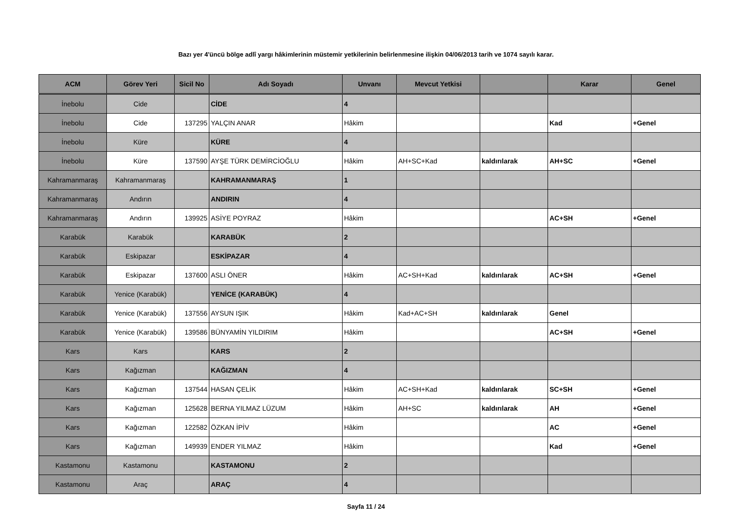Bazı yer 4'üncü bölge adlî yargı hâkimlerinin müstemir yetkilerinin belirlenmesine ilişkin 04/06/2013 tarih ve 1074 sayılı karar.
| ACM | Görev Yeri | Sicil No | Adı Soyadı | Unvanı | Mevcut Yetkisi | | Karar | Genel |
| --- | --- | --- | --- | --- | --- | --- | --- | --- |
| İnebolu | Cide | | CİDE | 4 | | | | |
| İnebolu | Cide | 137295 | YALÇIN ANAR | Hâkim | | | Kad | +Genel |
| İnebolu | Küre | | KÜRE | 4 | | | | |
| İnebolu | Küre | 137590 | AYŞE TÜRK DEMİRCİOĞLU | Hâkim | AH+SC+Kad | kaldırılarak | AH+SC | +Genel |
| Kahramanmaraş | Kahramanmaraş | | KAHRAMANMARAŞ | 1 | | | | |
| Kahramanmaraş | Andırın | | ANDIRIN | 4 | | | | |
| Kahramanmaraş | Andırın | 139925 | ASİYE POYRAZ | Hâkim | | | AC+SH | +Genel |
| Karabük | Karabük | | KARABÜK | 2 | | | | |
| Karabük | Eskipazar | | ESKİPAZAR | 4 | | | | |
| Karabük | Eskipazar | 137600 | ASLI ÖNER | Hâkim | AC+SH+Kad | kaldırılarak | AC+SH | +Genel |
| Karabük | Yenice (Karabük) | | YENİCE (KARABÜK) | 4 | | | | |
| Karabük | Yenice (Karabük) | 137556 | AYSUN IŞIK | Hâkim | Kad+AC+SH | kaldırılarak | Genel | |
| Karabük | Yenice (Karabük) | 139586 | BÜNYAMİN YILDIRIM | Hâkim | | | AC+SH | +Genel |
| Kars | Kars | | KARS | 2 | | | | |
| Kars | Kağızman | | KAĞIZMAN | 4 | | | | |
| Kars | Kağızman | 137544 | HASAN ÇELİK | Hâkim | AC+SH+Kad | kaldırılarak | SC+SH | +Genel |
| Kars | Kağızman | 125628 | BERNA YILMAZ LÜZUM | Hâkim | AH+SC | kaldırılarak | AH | +Genel |
| Kars | Kağızman | 122582 | ÖZKAN İPİV | Hâkim | | | AC | +Genel |
| Kars | Kağızman | 149939 | ENDER YILMAZ | Hâkim | | | Kad | +Genel |
| Kastamonu | Kastamonu | | KASTAMONU | 2 | | | | |
| Kastamonu | Araç | | ARAÇ | 4 | | | | |
Sayfa 11 / 24